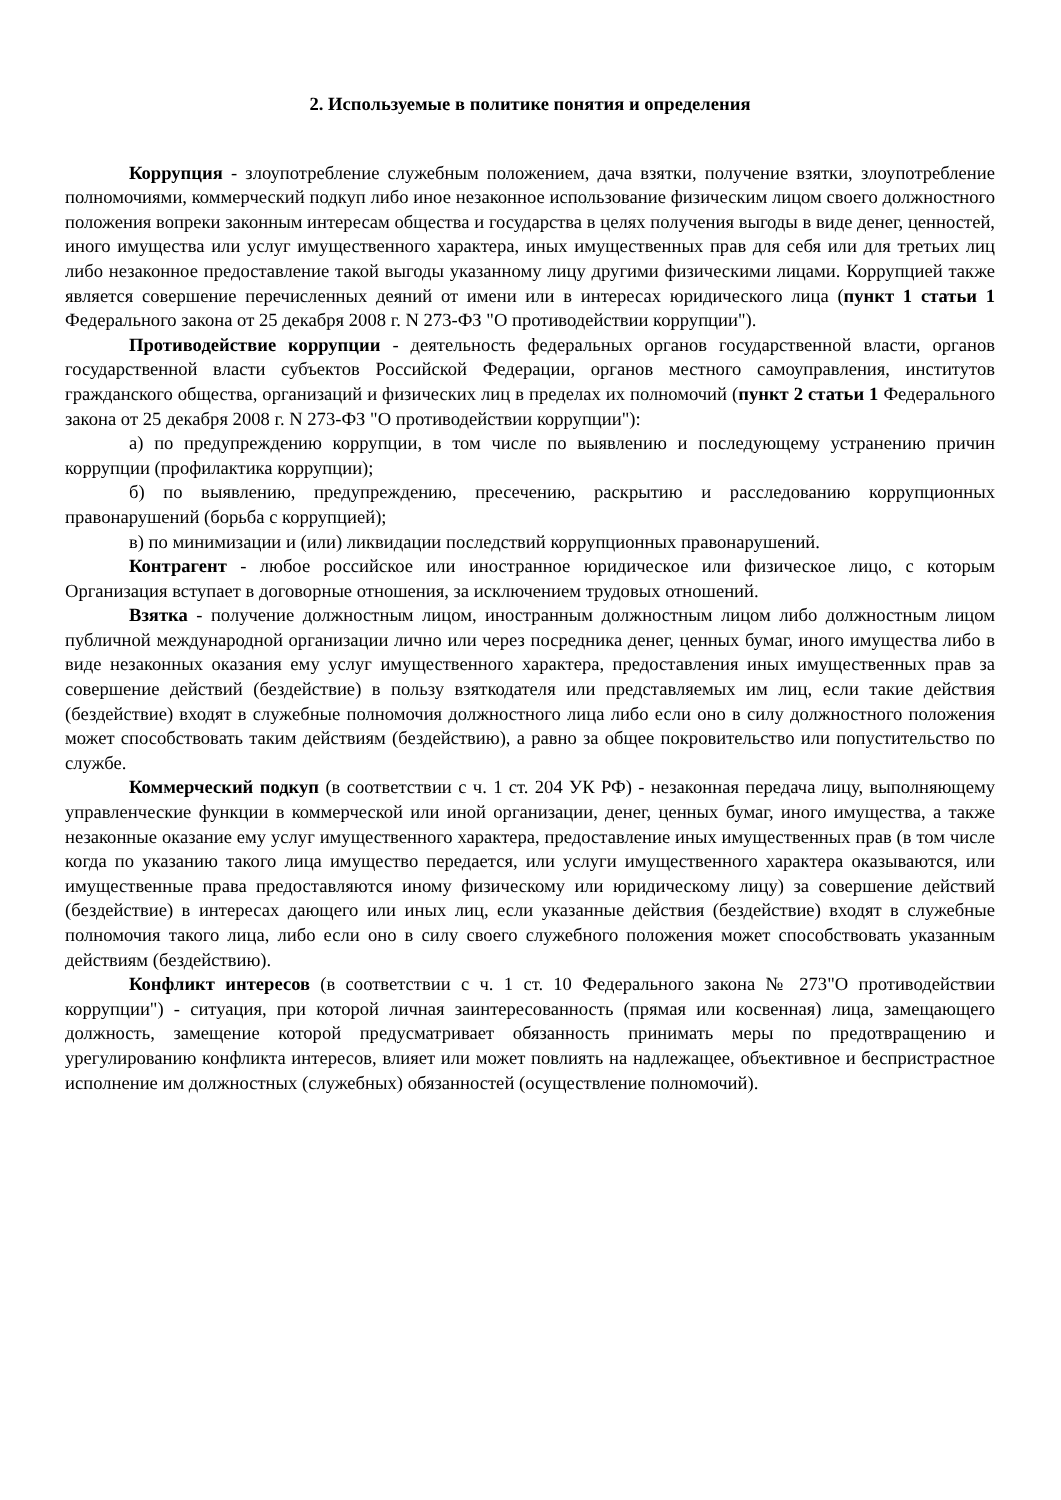2. Используемые в политике понятия и определения
Коррупция - злоупотребление служебным положением, дача взятки, получение взятки, злоупотребление полномочиями, коммерческий подкуп либо иное незаконное использование физическим лицом своего должностного положения вопреки законным интересам общества и государства в целях получения выгоды в виде денег, ценностей, иного имущества или услуг имущественного характера, иных имущественных прав для себя или для третьих лиц либо незаконное предоставление такой выгоды указанному лицу другими физическими лицами. Коррупцией также является совершение перечисленных деяний от имени или в интересах юридического лица (пункт 1 статьи 1 Федерального закона от 25 декабря 2008 г. N 273-ФЗ "О противодействии коррупции").
Противодействие коррупции - деятельность федеральных органов государственной власти, органов государственной власти субъектов Российской Федерации, органов местного самоуправления, институтов гражданского общества, организаций и физических лиц в пределах их полномочий (пункт 2 статьи 1 Федерального закона от 25 декабря 2008 г. N 273-ФЗ "О противодействии коррупции"):
а) по предупреждению коррупции, в том числе по выявлению и последующему устранению причин коррупции (профилактика коррупции);
б) по выявлению, предупреждению, пресечению, раскрытию и расследованию коррупционных правонарушений (борьба с коррупцией);
в) по минимизации и (или) ликвидации последствий коррупционных правонарушений.
Контрагент - любое российское или иностранное юридическое или физическое лицо, с которым Организация вступает в договорные отношения, за исключением трудовых отношений.
Взятка - получение должностным лицом, иностранным должностным лицом либо должностным лицом публичной международной организации лично или через посредника денег, ценных бумаг, иного имущества либо в виде незаконных оказания ему услуг имущественного характера, предоставления иных имущественных прав за совершение действий (бездействие) в пользу взяткодателя или представляемых им лиц, если такие действия (бездействие) входят в служебные полномочия должностного лица либо если оно в силу должностного положения может способствовать таким действиям (бездействию), а равно за общее покровительство или попустительство по службе.
Коммерческий подкуп (в соответствии с ч. 1 ст. 204 УК РФ) - незаконная передача лицу, выполняющему управленческие функции в коммерческой или иной организации, денег, ценных бумаг, иного имущества, а также незаконные оказание ему услуг имущественного характера, предоставление иных имущественных прав (в том числе когда по указанию такого лица имущество передается, или услуги имущественного характера оказываются, или имущественные права предоставляются иному физическому или юридическому лицу) за совершение действий (бездействие) в интересах дающего или иных лиц, если указанные действия (бездействие) входят в служебные полномочия такого лица, либо если оно в силу своего служебного положения может способствовать указанным действиям (бездействию).
Конфликт интересов (в соответствии с ч. 1 ст. 10 Федерального закона № 273"О противодействии коррупции") - ситуация, при которой личная заинтересованность (прямая или косвенная) лица, замещающего должность, замещение которой предусматривает обязанность принимать меры по предотвращению и урегулированию конфликта интересов, влияет или может повлиять на надлежащее, объективное и беспристрастное исполнение им должностных (служебных) обязанностей (осуществление полномочий).